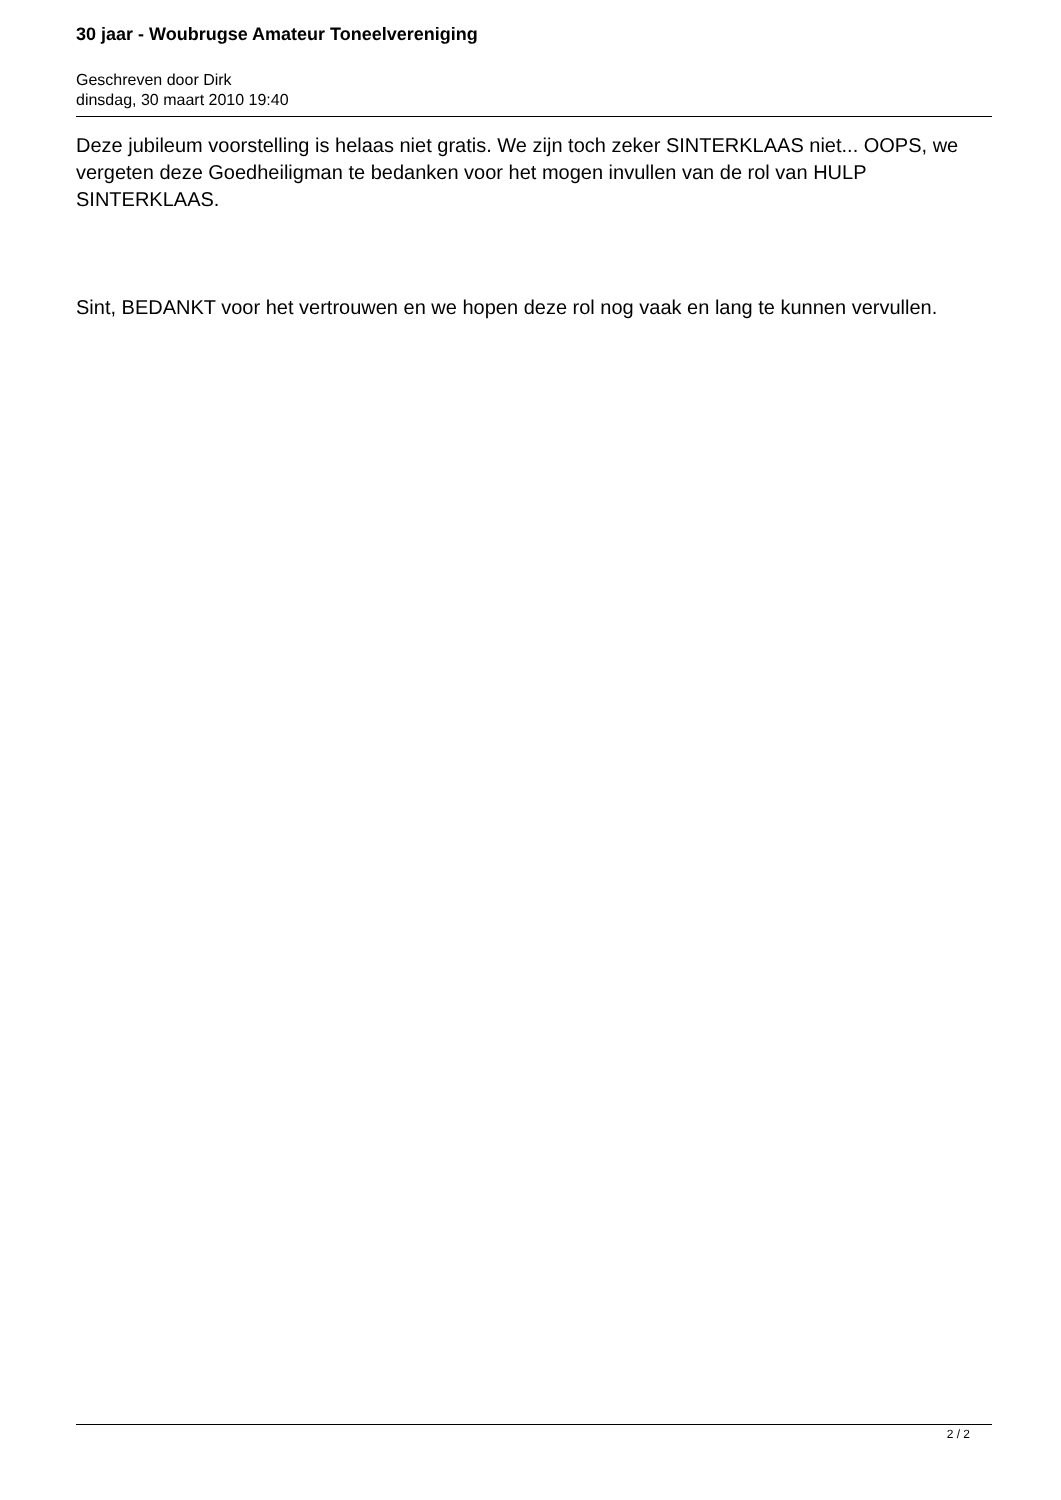30 jaar - Woubrugse Amateur Toneelvereniging
Geschreven door Dirk
dinsdag, 30 maart 2010 19:40
Deze jubileum voorstelling is helaas niet gratis. We zijn toch zeker SINTERKLAAS niet... OOPS, we vergeten deze Goedheiligman te bedanken voor het mogen invullen van de rol van HULP SINTERKLAAS.
Sint, BEDANKT voor het vertrouwen en we hopen deze rol nog vaak en lang te kunnen vervullen.
2 / 2